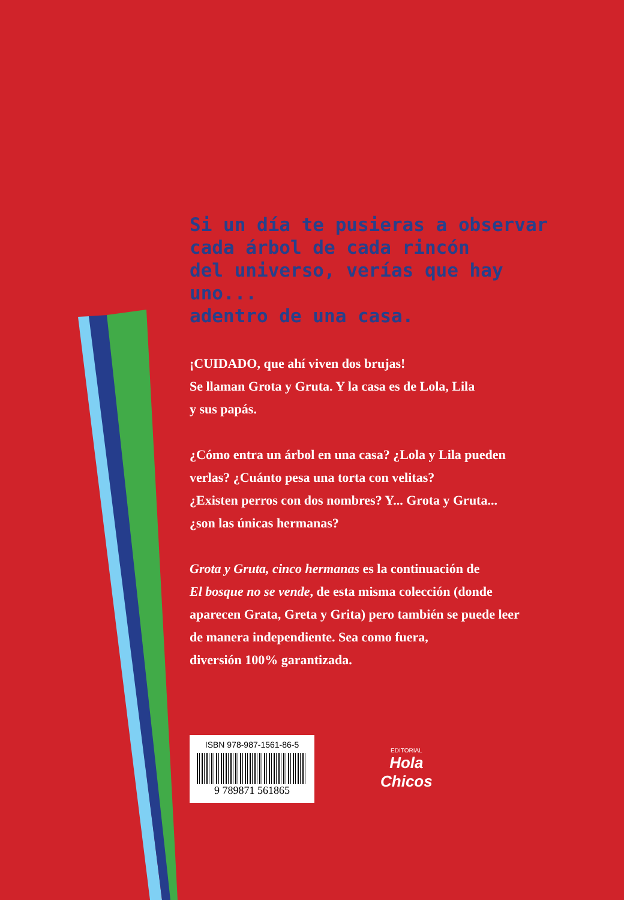Si un día te pusieras a observar
cada árbol de cada rincón
del universo, verías que hay uno...
adentro de una casa.
¡CUIDADO, que ahí viven dos brujas!
Se llaman Grota y Gruta. Y la casa es de Lola, Lila
y sus papás.
¿Cómo entra un árbol en una casa? ¿Lola y Lila pueden
verlas? ¿Cuánto pesa una torta con velitas?
¿Existen perros con dos nombres? Y... Grota y Gruta...
¿son las únicas hermanas?
Grota y Gruta, cinco hermanas es la continuación de
El bosque no se vende, de esta misma colección (donde
aparecen Grata, Greta y Grita) pero también se puede leer
de manera independiente. Sea como fuera,
diversión 100% garantizada.
ISBN 978-987-1561-86-5
9 789871 561865
EDITORIAL
Hola
Chicos